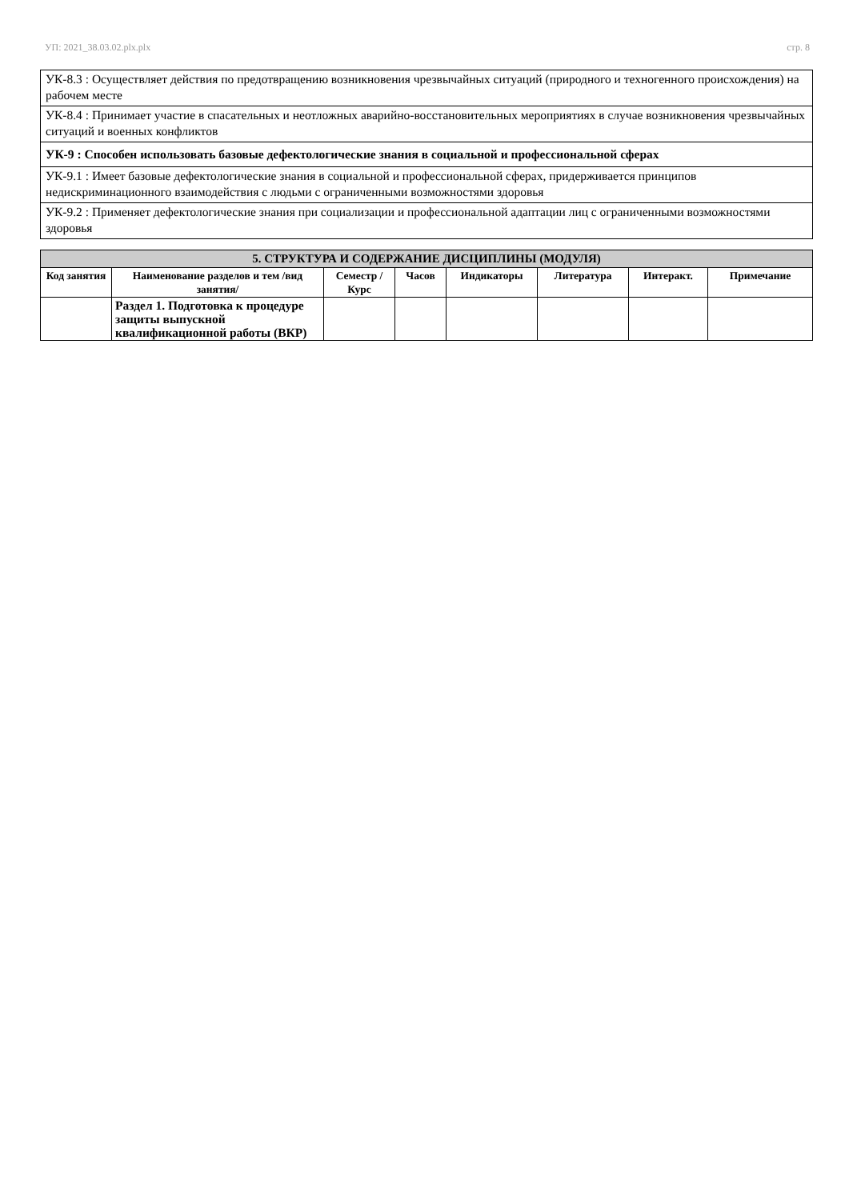УП: 2021_38.03.02.plx.plx стр. 8
| УК-8.3 : Осуществляет действия по предотвращению возникновения чрезвычайных ситуаций (природного и техногенного происхождения) на рабочем месте |
| УК-8.4 : Принимает участие в спасательных и неотложных аварийно-восстановительных мероприятиях в случае возникновения чрезвычайных ситуаций и военных конфликтов |
| УК-9 : Способен использовать базовые дефектологические знания в социальной и профессиональной сферах |
| УК-9.1 : Имеет базовые дефектологические знания в социальной и профессиональной сферах, придерживается принципов недискриминационного взаимодействия с людьми с ограниченными возможностями здоровья |
| УК-9.2 : Применяет дефектологические знания при социализации и профессиональной адаптации лиц с ограниченными возможностями здоровья |
| 5. СТРУКТУРА И СОДЕРЖАНИЕ ДИСЦИПЛИНЫ (МОДУЛЯ) | | | | | | | |
| --- | --- | --- | --- | --- | --- | --- | --- |
| Код занятия | Наименование разделов и тем /вид занятия/ | Семестр / Курс | Часов | Индикаторы | Литература | Интеракт. | Примечание |
| | Раздел 1. Подготовка к процедуре защиты выпускной квалификационной работы (ВКР) | | | | | | |